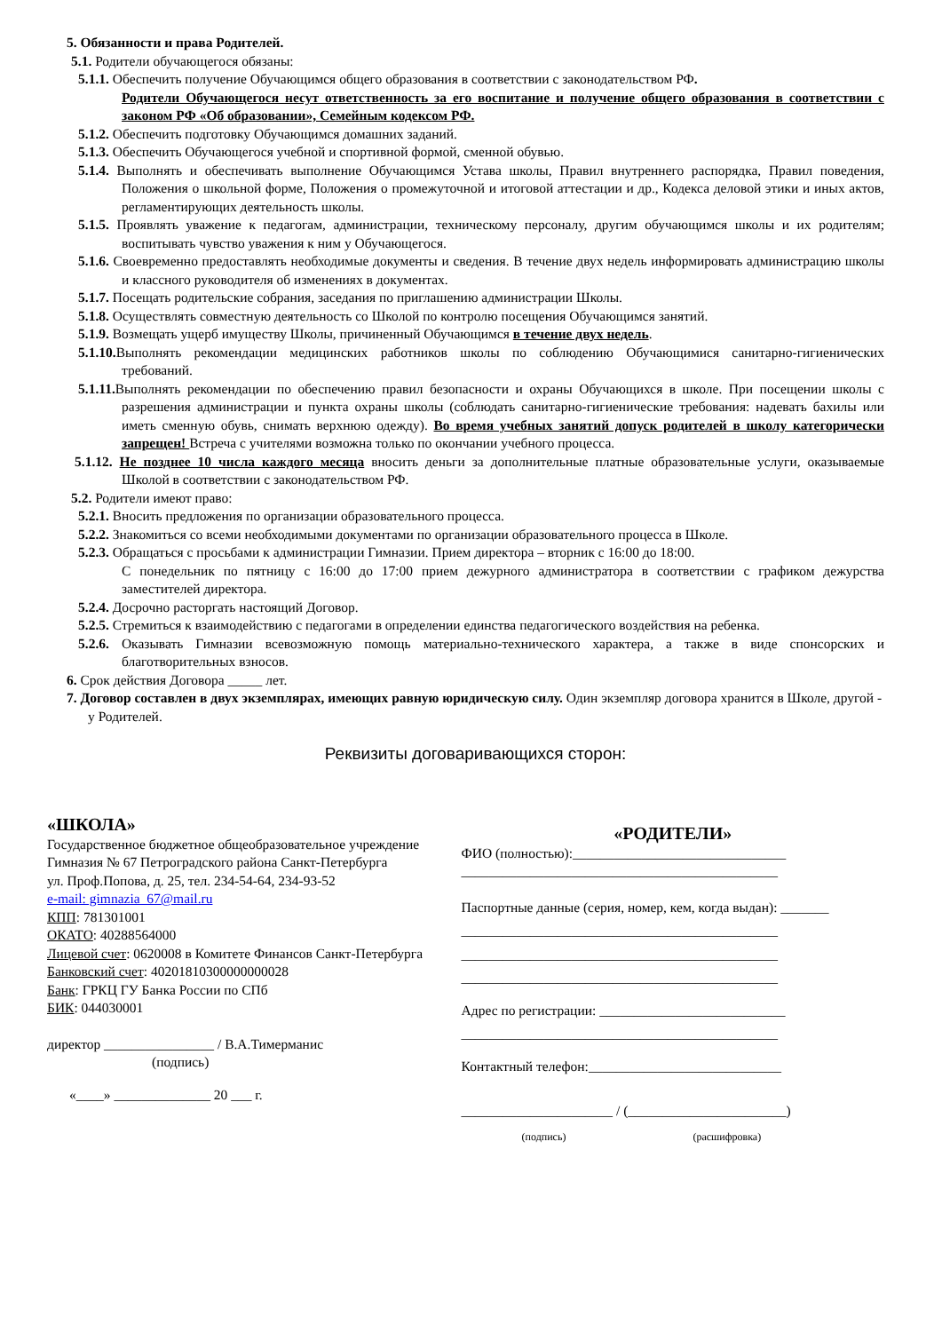5. Обязанности и права Родителей.
5.1. Родители обучающегося обязаны:
5.1.1. Обеспечить получение Обучающимся общего образования в соответствии с законодательством РФ.
Родители Обучающегося несут ответственность за его воспитание и получение общего образования в соответствии с законом РФ «Об образовании», Семейным кодексом РФ.
5.1.2. Обеспечить подготовку Обучающимся домашних заданий.
5.1.3. Обеспечить Обучающегося учебной и спортивной формой, сменной обувью.
5.1.4. Выполнять и обеспечивать выполнение Обучающимся Устава школы, Правил внутреннего распорядка, Правил поведения, Положения о школьной форме, Положения о промежуточной и итоговой аттестации и др., Кодекса деловой этики и иных актов, регламентирующих деятельность школы.
5.1.5. Проявлять уважение к педагогам, администрации, техническому персоналу, другим обучающимся школы и их родителям; воспитывать чувство уважения к ним у Обучающегося.
5.1.6. Своевременно предоставлять необходимые документы и сведения. В течение двух недель информировать администрацию школы и классного руководителя об изменениях в документах.
5.1.7. Посещать родительские собрания, заседания по приглашению администрации Школы.
5.1.8. Осуществлять совместную деятельность со Школой по контролю посещения Обучающимся занятий.
5.1.9. Возмещать ущерб имуществу Школы, причиненный Обучающимся в течение двух недель.
5.1.10. Выполнять рекомендации медицинских работников школы по соблюдению Обучающимися санитарно-гигиенических требований.
5.1.11. Выполнять рекомендации по обеспечению правил безопасности и охраны Обучающихся в школе. При посещении школы с разрешения администрации и пункта охраны школы (соблюдать санитарно-гигиенические требования: надевать бахилы или иметь сменную обувь, снимать верхнюю одежду). Во время учебных занятий допуск родителей в школу категорически запрещен! Встреча с учителями возможна только по окончании учебного процесса.
5.1.12. Не позднее 10 числа каждого месяца вносить деньги за дополнительные платные образовательные услуги, оказываемые Школой в соответствии с законодательством РФ.
5.2. Родители имеют право:
5.2.1. Вносить предложения по организации образовательного процесса.
5.2.2. Знакомиться со всеми необходимыми документами по организации образовательного процесса в Школе.
5.2.3. Обращаться с просьбами к администрации Гимназии. Прием директора – вторник с 16:00 до 18:00.
С понедельник по пятницу с 16:00 до 17:00 прием дежурного администратора в соответствии с графиком дежурства заместителей директора.
5.2.4. Досрочно расторгать настоящий Договор.
5.2.5. Стремиться к взаимодействию с педагогами в определении единства педагогического воздействия на ребенка.
5.2.6. Оказывать Гимназии всевозможную помощь материально-технического характера, а также в виде спонсорских и благотворительных взносов.
6. Срок действия Договора _____ лет.
7. Договор составлен в двух экземплярах, имеющих равную юридическую силу. Один экземпляр договора хранится в Школе, другой - у Родителей.
Реквизиты договаривающихся сторон:
«ШКОЛА»
Государственное бюджетное общеобразовательное учреждение Гимназия № 67 Петроградского района Санкт-Петербурга
ул. Проф.Попова, д. 25, тел. 234-54-64, 234-93-52
e-mail: gimnazia_67@mail.ru
КПП: 781301001
ОКАТО: 40288564000
Лицевой счет: 0620008 в Комитете Финансов Санкт-Петербурга
Банковский счет: 40201810300000000028
Банк: ГРКЦ ГУ Банка России по СПб
БИК: 044030001
директор ________________ / В.А.Тимерманис
(подпись)
«____» ______________ 20 ___ г.
«РОДИТЕЛИ»
ФИО (полностью):_______________________________
______________________________________________
Паспортные данные (серия, номер, кем, когда выдан): _______
______________________________________________
______________________________________________
______________________________________________
Адрес по регистрации: ___________________________
______________________________________________
Контактный телефон:____________________________
______________________ / (_______________________)
(подпись) (расшифровка)